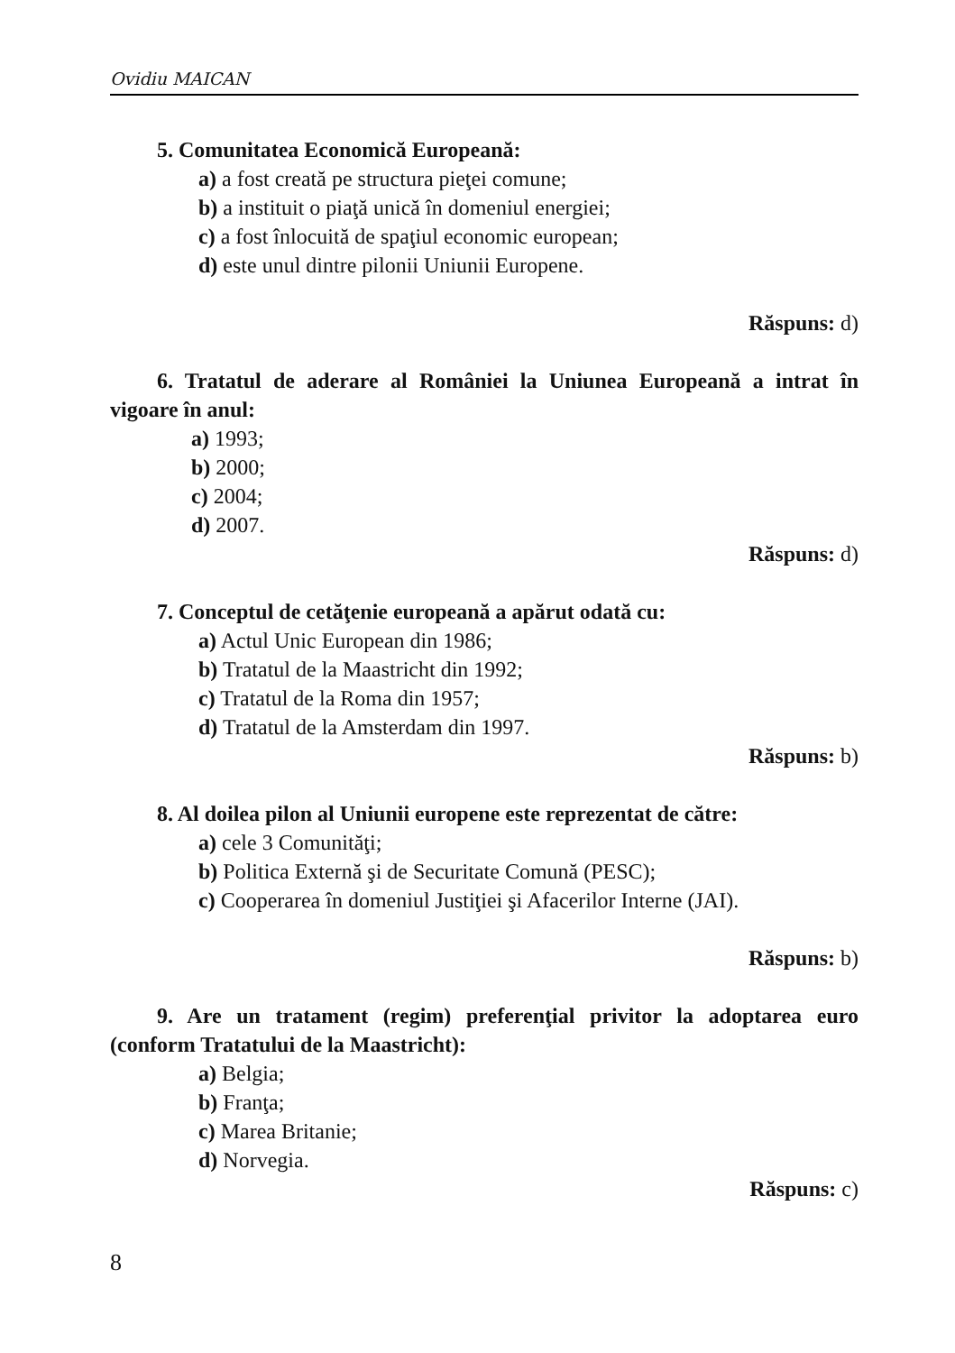Ovidiu MAICAN
5. Comunitatea Economică Europeană:
a) a fost creată pe structura pieţei comune;
b) a instituit o piaţă unică în domeniul energiei;
c) a fost înlocuită de spaţiul economic european;
d) este unul dintre pilonii Uniunii Europene.
Răspuns: d)
6. Tratatul de aderare al României la Uniunea Europeană a intrat în vigoare în anul:
a) 1993;
b) 2000;
c) 2004;
d) 2007.
Răspuns: d)
7. Conceptul de cetăţenie europeană a apărut odată cu:
a) Actul Unic European din 1986;
b) Tratatul de la Maastricht din 1992;
c) Tratatul de la Roma din 1957;
d) Tratatul de la Amsterdam din 1997.
Răspuns: b)
8. Al doilea pilon al Uniunii europene este reprezentat de către:
a) cele 3 Comunităţi;
b) Politica Externă şi de Securitate Comună (PESC);
c) Cooperarea în domeniul Justiţiei şi Afacerilor Interne (JAI).
Răspuns: b)
9. Are un tratament (regim) preferenţial privitor la adoptarea euro (conform Tratatului de la Maastricht):
a) Belgia;
b) Franţa;
c) Marea Britanie;
d) Norvegia.
Răspuns: c)
8